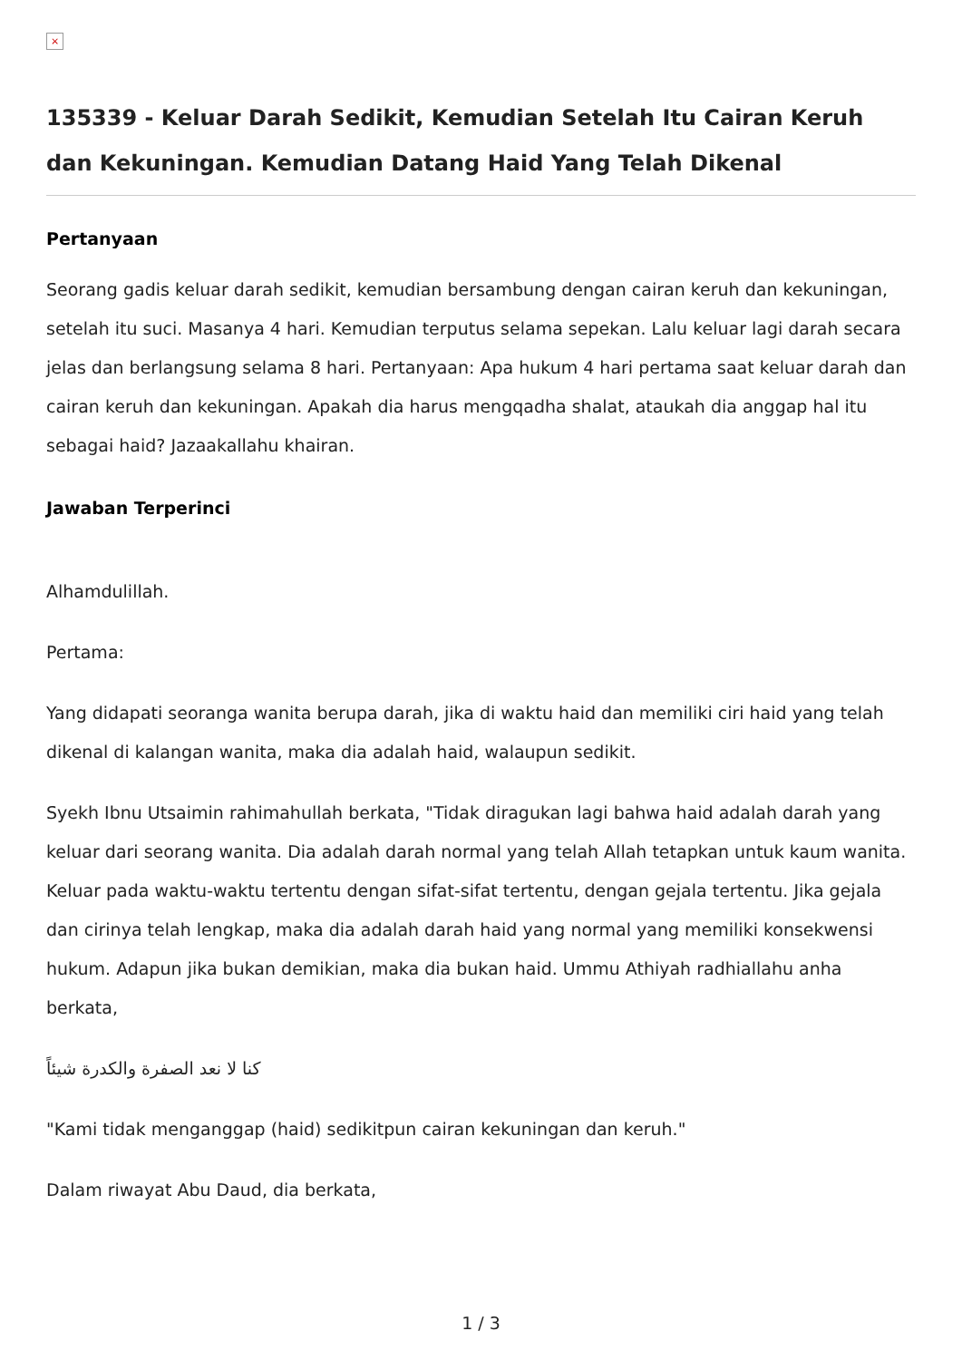×
135339 - Keluar Darah Sedikit, Kemudian Setelah Itu Cairan Keruh dan Kekuningan. Kemudian Datang Haid Yang Telah Dikenal
Pertanyaan
Seorang gadis keluar darah sedikit, kemudian bersambung dengan cairan keruh dan kekuningan, setelah itu suci. Masanya 4 hari. Kemudian terputus selama sepekan. Lalu keluar lagi darah secara jelas dan berlangsung selama 8 hari. Pertanyaan: Apa hukum 4 hari pertama saat keluar darah dan cairan keruh dan kekuningan. Apakah dia harus mengqadha shalat, ataukah dia anggap hal itu sebagai haid? Jazaakallahu khairan.
Jawaban Terperinci
Alhamdulillah.
Pertama:
Yang didapati seoranga wanita berupa darah, jika di waktu haid dan memiliki ciri haid yang telah dikenal di kalangan wanita, maka dia adalah haid, walaupun sedikit.
Syekh Ibnu Utsaimin rahimahullah berkata, "Tidak diragukan lagi bahwa haid adalah darah yang keluar dari seorang wanita. Dia adalah darah normal yang telah Allah tetapkan untuk kaum wanita. Keluar pada waktu-waktu tertentu dengan sifat-sifat tertentu, dengan gejala tertentu. Jika gejala dan cirinya telah lengkap, maka dia adalah darah haid yang normal yang memiliki konsekwensi hukum. Adapun jika bukan demikian, maka dia bukan haid. Ummu Athiyah radhiallahu anha berkata,
كنا لا نعد الصفرة والكدرة شيئاً
"Kami tidak menganggap (haid) sedikitpun cairan kekuningan dan keruh."
Dalam riwayat Abu Daud, dia berkata,
1 / 3